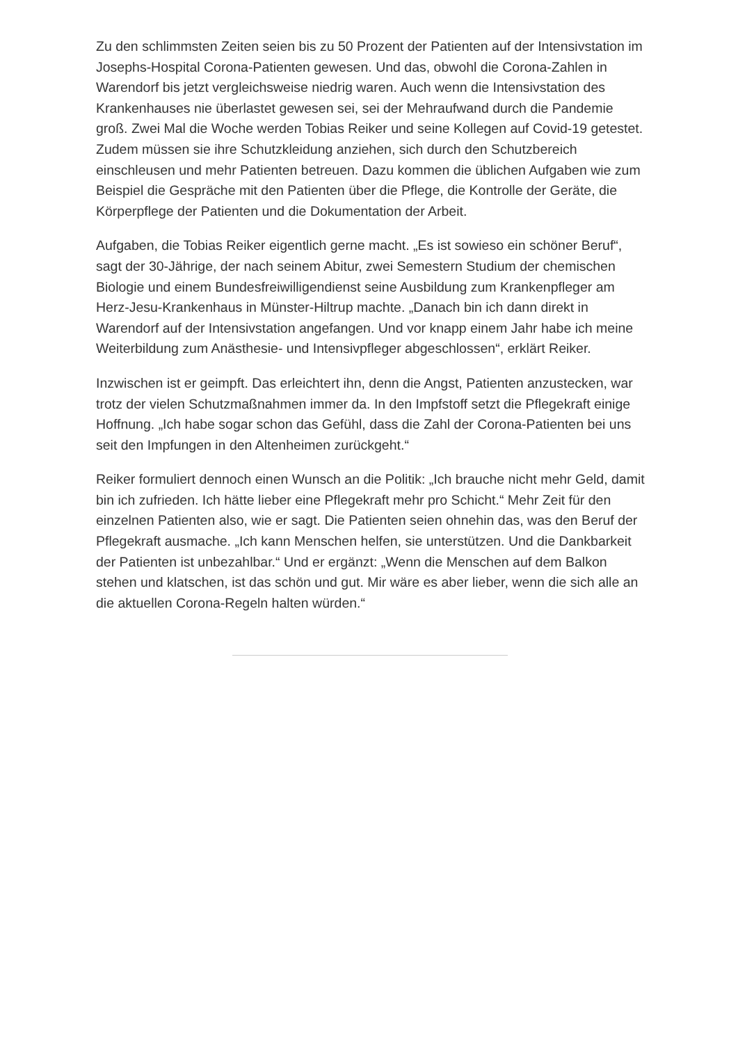Zu den schlimmsten Zeiten seien bis zu 50 Prozent der Patienten auf der Intensivstation im Josephs-Hospital Corona-Patienten gewesen. Und das, obwohl die Corona-Zahlen in Warendorf bis jetzt vergleichsweise niedrig waren. Auch wenn die Intensivstation des Krankenhauses nie überlastet gewesen sei, sei der Mehraufwand durch die Pandemie groß. Zwei Mal die Woche werden Tobias Reiker und seine Kollegen auf Covid-19 getestet. Zudem müssen sie ihre Schutzkleidung anziehen, sich durch den Schutzbereich einschleusen und mehr Patienten betreuen. Dazu kommen die üblichen Aufgaben wie zum Beispiel die Gespräche mit den Patienten über die Pflege, die Kontrolle der Geräte, die Körperpflege der Patienten und die Dokumentation der Arbeit.
Aufgaben, die Tobias Reiker eigentlich gerne macht. „Es ist sowieso ein schöner Beruf“, sagt der 30-Jährige, der nach seinem Abitur, zwei Semestern Studium der chemischen Biologie und einem Bundesfreiwilligendienst seine Ausbildung zum Krankenpfleger am Herz-Jesu-Krankenhaus in Münster-Hiltrup machte. „Danach bin ich dann direkt in Warendorf auf der Intensivstation angefangen. Und vor knapp einem Jahr habe ich meine Weiterbildung zum Anästhesie- und Intensivpfleger abgeschlossen“, erklärt Reiker.
Inzwischen ist er geimpft. Das erleichtert ihn, denn die Angst, Patienten anzustecken, war trotz der vielen Schutzmaßnahmen immer da. In den Impfstoff setzt die Pflegekraft einige Hoffnung. „Ich habe sogar schon das Gefühl, dass die Zahl der Corona-Patienten bei uns seit den Impfungen in den Altenheimen zurückgeht.“
Reiker formuliert dennoch einen Wunsch an die Politik: „Ich brauche nicht mehr Geld, damit bin ich zufrieden. Ich hätte lieber eine Pflegekraft mehr pro Schicht.“ Mehr Zeit für den einzelnen Patienten also, wie er sagt. Die Patienten seien ohnehin das, was den Beruf der Pflegekraft ausmache. „Ich kann Menschen helfen, sie unterstützen. Und die Dankbarkeit der Patienten ist unbezahlbar.“ Und er ergänzt: „Wenn die Menschen auf dem Balkon stehen und klatschen, ist das schön und gut. Mir wäre es aber lieber, wenn die sich alle an die aktuellen Corona-Regeln halten würden.“